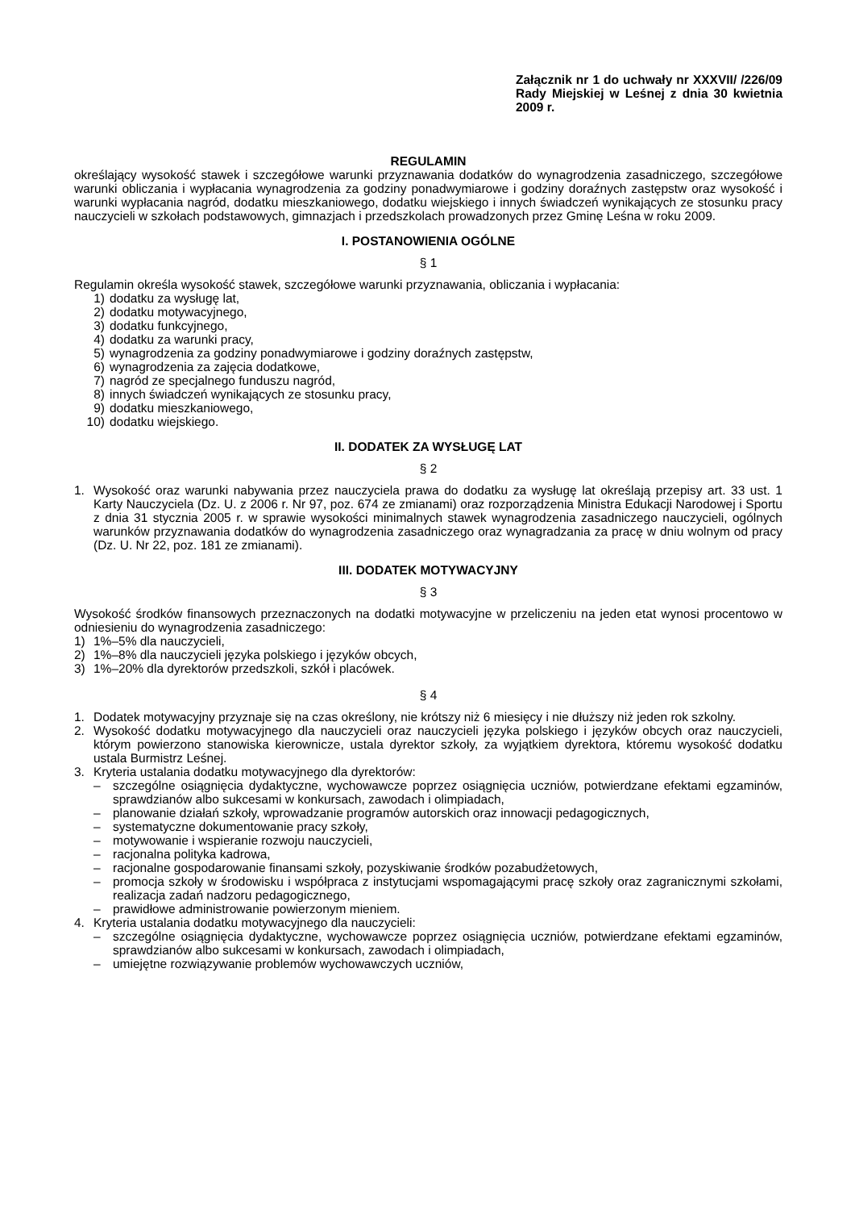Załącznik nr 1 do uchwały nr XXXVII/ /226/09 Rady Miejskiej w Leśnej z dnia 30 kwietnia 2009 r.
REGULAMIN
określający wysokość stawek i szczegółowe warunki przyznawania dodatków do wynagrodzenia zasadniczego, szczegółowe warunki obliczania i wypłacania wynagrodzenia za godziny ponadwymiarowe i godziny doraźnych zastępstw oraz wysokość i warunki wypłacania nagród, dodatku mieszkaniowego, dodatku wiejskiego i innych świadczeń wynikających ze stosunku pracy nauczycieli w szkołach podstawowych, gimnazjach i przedszkolach prowadzonych przez Gminę Leśna w roku 2009.
I. POSTANOWIENIA OGÓLNE
§ 1
Regulamin określa wysokość stawek, szczegółowe warunki przyznawania, obliczania i wypłacania:
1) dodatku za wysługę lat,
2) dodatku motywacyjnego,
3) dodatku funkcyjnego,
4) dodatku za warunki pracy,
5) wynagrodzenia za godziny ponadwymiarowe i godziny doraźnych zastępstw,
6) wynagrodzenia za zajęcia dodatkowe,
7) nagród ze specjalnego funduszu nagród,
8) innych świadczeń wynikających ze stosunku pracy,
9) dodatku mieszkaniowego,
10) dodatku wiejskiego.
II. DODATEK ZA WYSŁUGĘ LAT
§ 2
1. Wysokość oraz warunki nabywania przez nauczyciela prawa do dodatku za wysługę lat określają przepisy art. 33 ust. 1 Karty Nauczyciela (Dz. U. z 2006 r. Nr 97, poz. 674 ze zmianami) oraz rozporządzenia Ministra Edukacji Narodowej i Sportu z dnia 31 stycznia 2005 r. w sprawie wysokości minimalnych stawek wynagrodzenia zasadniczego nauczycieli, ogólnych warunków przyznawania dodatków do wynagrodzenia zasadniczego oraz wynagradzania za pracę w dniu wolnym od pracy (Dz. U. Nr 22, poz. 181 ze zmianami).
III. DODATEK MOTYWACYJNY
§ 3
Wysokość środków finansowych przeznaczonych na dodatki motywacyjne w przeliczeniu na jeden etat wynosi procentowo w odniesieniu do wynagrodzenia zasadniczego:
1) 1%–5% dla nauczycieli,
2) 1%–8% dla nauczycieli języka polskiego i języków obcych,
3) 1%–20% dla dyrektorów przedszkoli, szkół i placówek.
§ 4
1. Dodatek motywacyjny przyznaje się na czas określony, nie krótszy niż 6 miesięcy i nie dłuższy niż jeden rok szkolny.
2. Wysokość dodatku motywacyjnego dla nauczycieli oraz nauczycieli języka polskiego i języków obcych oraz nauczycieli, którym powierzono stanowiska kierownicze, ustala dyrektor szkoły, za wyjątkiem dyrektora, któremu wysokość dodatku ustala Burmistrz Leśnej.
3. Kryteria ustalania dodatku motywacyjnego dla dyrektorów:
– szczególne osiągnięcia dydaktyczne, wychowawcze poprzez osiągnięcia uczniów, potwierdzane efektami egzaminów, sprawdzianów albo sukcesami w konkursach, zawodach i olimpiadach,
– planowanie działań szkoły, wprowadzanie programów autorskich oraz innowacji pedagogicznych,
– systematyczne dokumentowanie pracy szkoły,
– motywowanie i wspieranie rozwoju nauczycieli,
– racjonalna polityka kadrowa,
– racjonalne gospodarowanie finansami szkoły, pozyskiwanie środków pozabudżetowych,
– promocja szkoły w środowisku i współpraca z instytucjami wspomagającymi pracę szkoły oraz zagranicznymi szkołami, realizacja zadań nadzoru pedagogicznego,
– prawidłowe administrowanie powierzonym mieniem.
4. Kryteria ustalania dodatku motywacyjnego dla nauczycieli:
– szczególne osiągnięcia dydaktyczne, wychowawcze poprzez osiągnięcia uczniów, potwierdzane efektami egzaminów, sprawdzianów albo sukcesami w konkursach, zawodach i olimpiadach,
– umiejętne rozwiązywanie problemów wychowawczych uczniów,